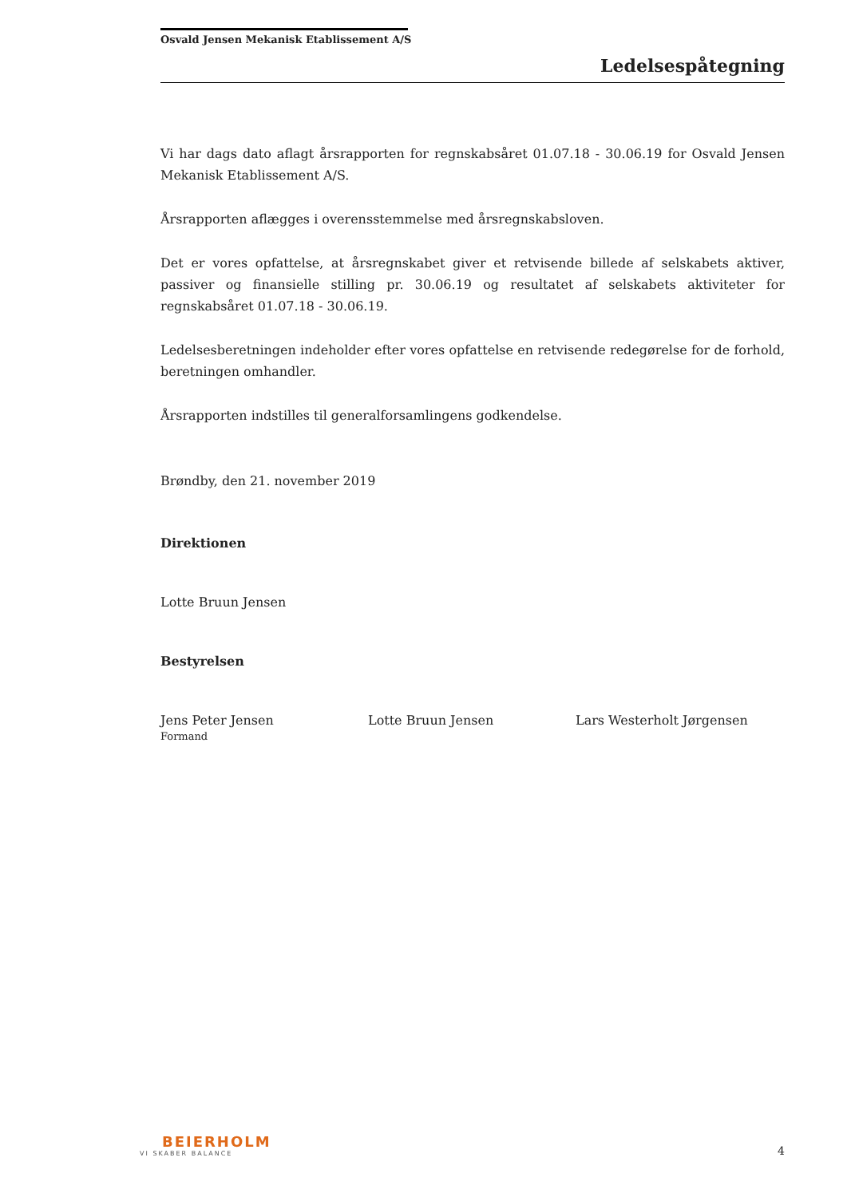Osvald Jensen Mekanisk Etablissement A/S
Ledelsespåtegning
Vi har dags dato aflagt årsrapporten for regnskabsåret 01.07.18 - 30.06.19 for Osvald Jensen Mekanisk Etablissement A/S.
Årsrapporten aflægges i overensstemmelse med årsregnskabsloven.
Det er vores opfattelse, at årsregnskabet giver et retvisende billede af selskabets aktiver, passiver og finansielle stilling pr. 30.06.19 og resultatet af selskabets aktiviteter for regnskabsåret 01.07.18 - 30.06.19.
Ledelsesberetningen indeholder efter vores opfattelse en retvisende redegørelse for de forhold, beretningen omhandler.
Årsrapporten indstilles til generalforsamlingens godkendelse.
Brøndby, den 21. november 2019
Direktionen
Lotte Bruun Jensen
Bestyrelsen
Jens Peter Jensen
Formand
Lotte Bruun Jensen Lars Westerholt Jørgensen
BEIERHOLM
VI SKABER BALANCE
4